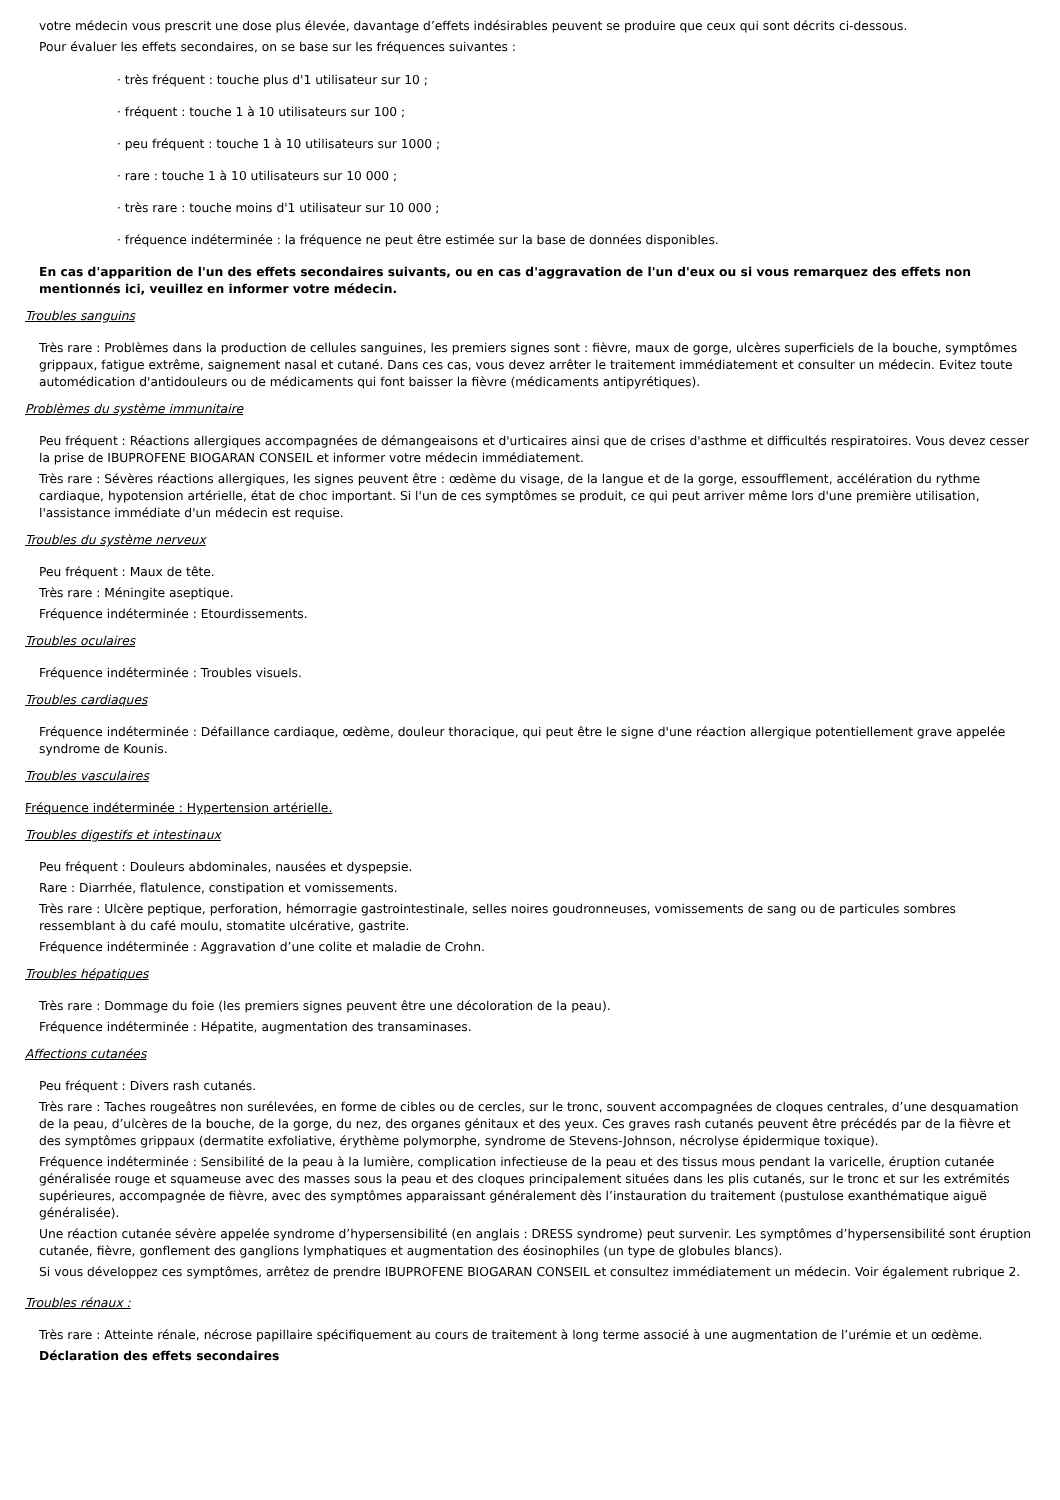votre médecin vous prescrit une dose plus élevée, davantage d’effets indésirables peuvent se produire que ceux qui sont décrits ci-dessous.
Pour évaluer les effets secondaires, on se base sur les fréquences suivantes :
· très fréquent : touche plus d'1 utilisateur sur 10 ;
· fréquent : touche 1 à 10 utilisateurs sur 100 ;
· peu fréquent : touche 1 à 10 utilisateurs sur 1000 ;
· rare : touche 1 à 10 utilisateurs sur 10 000 ;
· très rare : touche moins d'1 utilisateur sur 10 000 ;
· fréquence indéterminée : la fréquence ne peut être estimée sur la base de données disponibles.
En cas d'apparition de l'un des effets secondaires suivants, ou en cas d'aggravation de l'un d'eux ou si vous remarquez des effets non mentionnés ici, veuillez en informer votre médecin.
Troubles sanguins
Très rare : Problèmes dans la production de cellules sanguines, les premiers signes sont : fièvre, maux de gorge, ulcères superficiels de la bouche, symptômes grippaux, fatigue extrême, saignement nasal et cutané. Dans ces cas, vous devez arrêter le traitement immédiatement et consulter un médecin. Evitez toute automédication d'antidouleurs ou de médicaments qui font baisser la fièvre (médicaments antipyrétiques).
Problèmes du système immunitaire
Peu fréquent : Réactions allergiques accompagnées de démangeaisons et d'urticaires ainsi que de crises d'asthme et difficultés respiratoires. Vous devez cesser la prise de IBUPROFENE BIOGARAN CONSEIL et informer votre médecin immédiatement.
Très rare : Sévères réactions allergiques, les signes peuvent être : œdème du visage, de la langue et de la gorge, essoufflement, accélération du rythme cardiaque, hypotension artérielle, état de choc important. Si l'un de ces symptômes se produit, ce qui peut arriver même lors d'une première utilisation, l'assistance immédiate d'un médecin est requise.
Troubles du système nerveux
Peu fréquent : Maux de tête.
Très rare : Méningite aseptique.
Fréquence indéterminée : Etourdissements.
Troubles oculaires
Fréquence indéterminée : Troubles visuels.
Troubles cardiaques
Fréquence indéterminée : Défaillance cardiaque, œdème, douleur thoracique, qui peut être le signe d'une réaction allergique potentiellement grave appelée syndrome de Kounis.
Troubles vasculaires
Fréquence indéterminée : Hypertension artérielle.
Troubles digestifs et intestinaux
Peu fréquent : Douleurs abdominales, nausées et dyspepsie.
Rare : Diarrhée, flatulence, constipation et vomissements.
Très rare : Ulcère peptique, perforation, hémorragie gastrointestinale, selles noires goudronneuses, vomissements de sang ou de particules sombres ressemblant à du café moulu, stomatite ulcérative, gastrite.
Fréquence indéterminée : Aggravation d’une colite et maladie de Crohn.
Troubles hépatiques
Très rare : Dommage du foie (les premiers signes peuvent être une décoloration de la peau).
Fréquence indéterminée : Hépatite, augmentation des transaminases.
Affections cutanées
Peu fréquent : Divers rash cutanés.
Très rare : Taches rougeâtres non surélevées, en forme de cibles ou de cercles, sur le tronc, souvent accompagnées de cloques centrales, d’une desquamation de la peau, d’ulcères de la bouche, de la gorge, du nez, des organes génitaux et des yeux. Ces graves rash cutanés peuvent être précédés par de la fièvre et des symptômes grippaux (dermatite exfoliative, érythème polymorphe, syndrome de Stevens-Johnson, nécrolyse épidermique toxique).
Fréquence indéterminée : Sensibilité de la peau à la lumière, complication infectieuse de la peau et des tissus mous pendant la varicelle, éruption cutanée généralisée rouge et squameuse avec des masses sous la peau et des cloques principalement situées dans les plis cutanés, sur le tronc et sur les extrémités supérieures, accompagnée de fièvre, avec des symptômes apparaissant généralement dès l’instauration du traitement (pustulose exanthématique aiguë généralisée).
Une réaction cutanée sévère appelée syndrome d’hypersensibilité (en anglais : DRESS syndrome) peut survenir. Les symptômes d’hypersensibilité sont éruption cutanée, fièvre, gonflement des ganglions lymphatiques et augmentation des éosinophiles (un type de globules blancs).
Si vous développez ces symptômes, arrêtez de prendre IBUPROFENE BIOGARAN CONSEIL et consultez immédiatement un médecin. Voir également rubrique 2.
Troubles rénaux :
Très rare : Atteinte rénale, nécrose papillaire spécifiquement au cours de traitement à long terme associé à une augmentation de l’urémie et un œdème.
Déclaration des effets secondaires